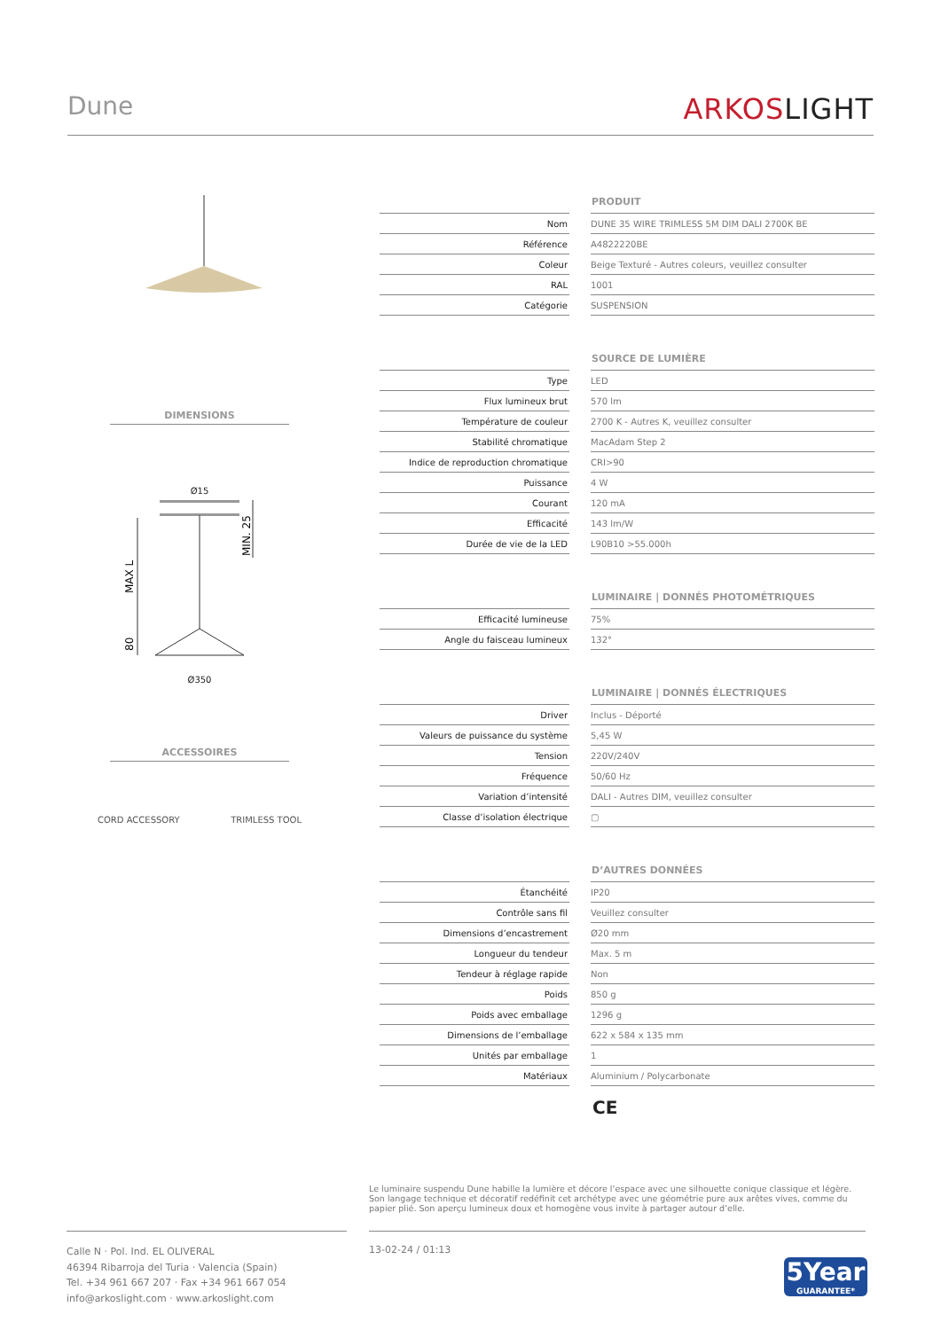Dune
ARKOSLIGHT
DIMENSIONS
Ø15
MAX L
MIN. 25
80
Ø350
ACCESSOIRES
CORD ACCESSORY TRIMLESS TOOL
| | | PRODUIT |
| Nom | | DUNE 35 WIRE TRIMLESS 5M DIM DALI 2700K BE |
| Référence | | A4822220BE |
| Coleur | | Beige Texturé - Autres coleurs, veuillez consulter |
| RAL | | 1001 |
| Catégorie | | SUSPENSION |
| | | SOURCE DE LUMIÈRE |
| Type | | LED |
| Flux lumineux brut | | 570 lm |
| Température de couleur | | 2700 K - Autres K, veuillez consulter |
| Stabilité chromatique | | MacAdam Step 2 |
| Indice de reproduction chromatique | | CRI>90 |
| Puissance | | 4 W |
| Courant | | 120 mA |
| Efficacité | | 143 lm/W |
| Durée de vie de la LED | | L90B10 >55.000h |
| | | LUMINAIRE / DONNÉS PHOTOMÉTRIQUES |
| Efficacité lumineuse | | 75% |
| Angle du faisceau lumineux | | 132° |
| | | LUMINAIRE / DONNÉS ÉLECTRIQUES |
| Driver | | Inclus - Déporté |
| Valeurs de puissance du système | | 5,45 W |
| Tension | | 220V/240V |
| Fréquence | | 50/60 Hz |
| Variation d’intensité | | DALI - Autres DIM, veuillez consulter |
| Classe d’isolation électrique | | ▢ |
| | | D’AUTRES DONNÉES |
| Étanchéité | | IP20 |
| Contrôle sans fil | | Veuillez consulter |
| Dimensions d’encastrement | | Ø20 mm |
| Longueur du tendeur | | Max. 5 m |
| Tendeur à réglage rapide | | Non |
| Poids | | 850 g |
| Poids avec emballage | | 1296 g |
| Dimensions de l’emballage | | 622 x 584 x 135 mm |
| Unités par emballage | | 1 |
| Matériaux | | Aluminium / Polycarbonate |
CE
Le luminaire suspendu Dune habille la lumière et décore l’espace avec une silhouette conique classique et légère. Son langage technique et décoratif redéfinit cet archétype avec une géométrie pure aux arêtes vives, comme du papier plié. Son aperçu lumineux doux et homogène vous invite à partager autour d’elle.
Calle N · Pol. Ind. EL OLIVERAL
46394 Ribarroja del Turia · Valencia (Spain)
Tel. +34 961 667 207 · Fax +34 961 667 054
info@arkoslight.com · www.arkoslight.com
13-02-24 / 01:13
5Year
GUARANTEE*